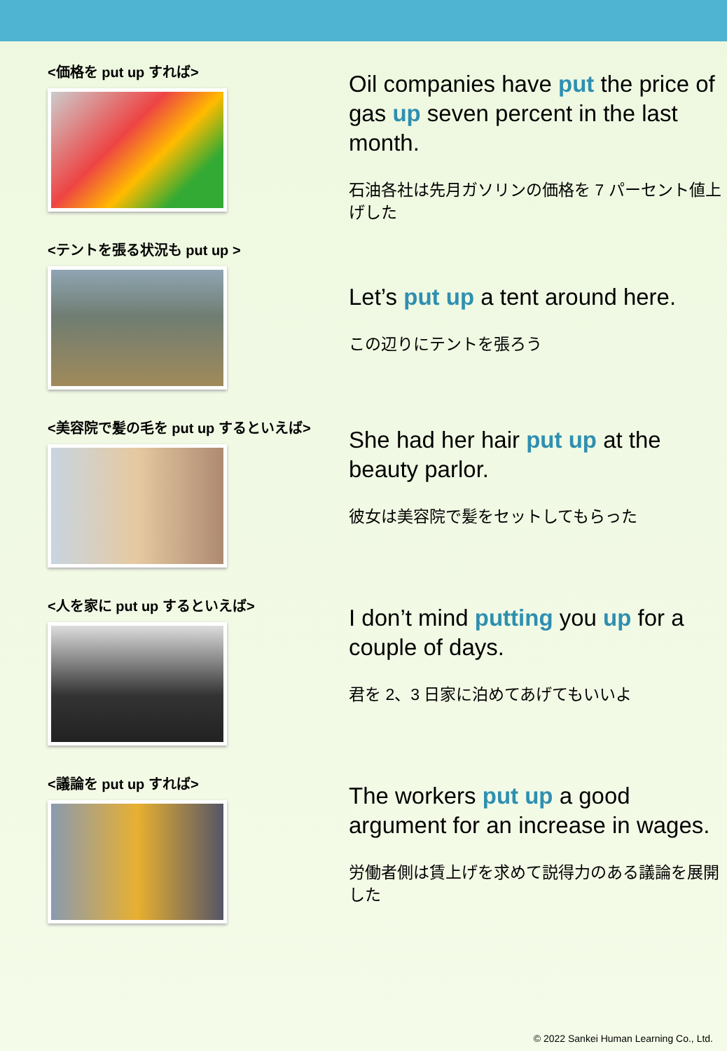<価格を put up すれば>
Oil companies have put the price of gas up seven percent in the last month.
石油各社は先月ガソリンの価格を 7 パーセント値上げした
<テントを張る状況も put up >
Let’s put up a tent around here.
この辺りにテントを張ろう
<美容院で髪の毛を put up するといえば>
She had her hair put up at the beauty parlor.
彼女は美容院で髪をセットしてもらった
<人を家に put up するといえば>
I don’t mind putting you up for a couple of days.
君を 2、3 日家に泊めてあげてもいいよ
<議論を put up すれば>
The workers put up a good argument for an increase in wages.
労働者側は賃上げを求めて説得力のある議論を展開した
© 2022 Sankei Human Learning Co., Ltd.